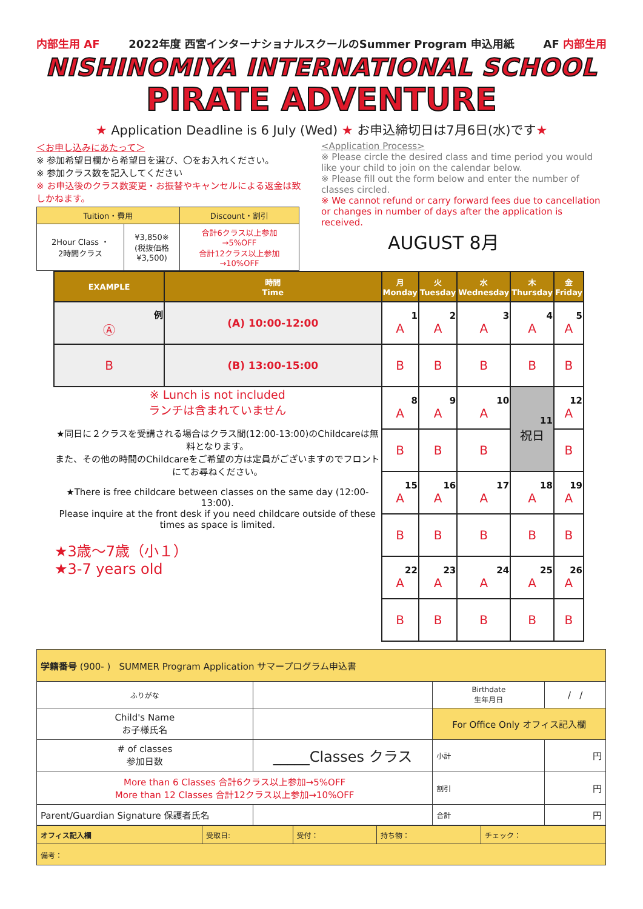内部生用 AF 2022年度 西宮インターナショナルスクールのSummer Program 申込用紙 AF 内部生用
NISHINOMIYA INTERNATIONAL SCHOOL
PIRATE ADVENTURE
★ Application Deadline is 6 July (Wed) ★ お申込締切日は7月6日(水)です★
＜お申し込みにあたって＞
※ 参加希望日欄から希望日を選び、〇をお入れください。
※ 参加クラス数を記入してください
※ お申込後のクラス数変更・お振替やキャンセルによる返金は致しかねます。
| Tuition・費用 | | Discount・割引 |
| --- | --- | --- |
| 2Hour Class ・ 2時間クラス | ¥3,850※ (税抜価格 ¥3,500) | 合計6クラス以上参加 →5%OFF 合計12クラス以上参加 →10%OFF |
<Application Process>
※ Please circle the desired class and time period you would like your child to join on the calendar below.
※ Please fill out the form below and enter the number of classes circled.
※ We cannot refund or carry forward fees due to cancellation or changes in number of days after the application is received.
AUGUST 8月
| EXAMPLE | 時間 Time | 月 Monday | 火 Tuesday | 水 Wednesday | 木 Thursday | 金 Friday |
| --- | --- | --- | --- | --- | --- | --- |
| 例 Ⓐ | (A) 10:00-12:00 | 1 A | 2 A | 3 A | 4 A | 5 A |
| B | (B) 13:00-15:00 | B | B | B | B | B |
| ※ Lunch is not included ランチは含まれていません ★同日に２クラスを受講される場合はクラス間(12:00-13:00)のChildcareは無料となります。 また、その他の時間のChildcareをご希望の方は定員がございますのでフロントにてお尋ねください。 ★There is free childcare between classes on the same day (12:00-13:00). Please inquire at the front desk if you need childcare outside of these times as space is limited. ★3歳〜7歳（小１） ★3-7 years old | | 8 A | 9 A | 10 A | 11 祝日 | 12 A |
| | | B | B | B | | B |
| | | 15 A | 16 A | 17 A | 18 A | 19 A |
| | | B | B | B | B | B |
| | | 22 A | 23 A | 24 A | 25 A | 26 A |
| | | B | B | B | B | B |
| 学籍番号 (900- ) SUMMER Program Application サマープログラム申込書 | | | | |
| ふりがな | | | Birthdate 生年月日 | / / |
| Child's Name お子様氏名 | | | For Office Only オフィス記入欄 | |
| # of classes 参加日数 | _____Classes クラス | | 小計 | 円 |
| More than 6 Classes 合計6クラス以上参加→5%OFF More than 12 Classes 合計12クラス以上参加→10%OFF | | | 割引 | 円 |
| Parent/Guardian Signature 保護者氏名 | | | 合計 | 円 |
| オフィス記入欄 | 受取日: | 受付： | 持ち物： | チェック： |
| 備考： | | | | |